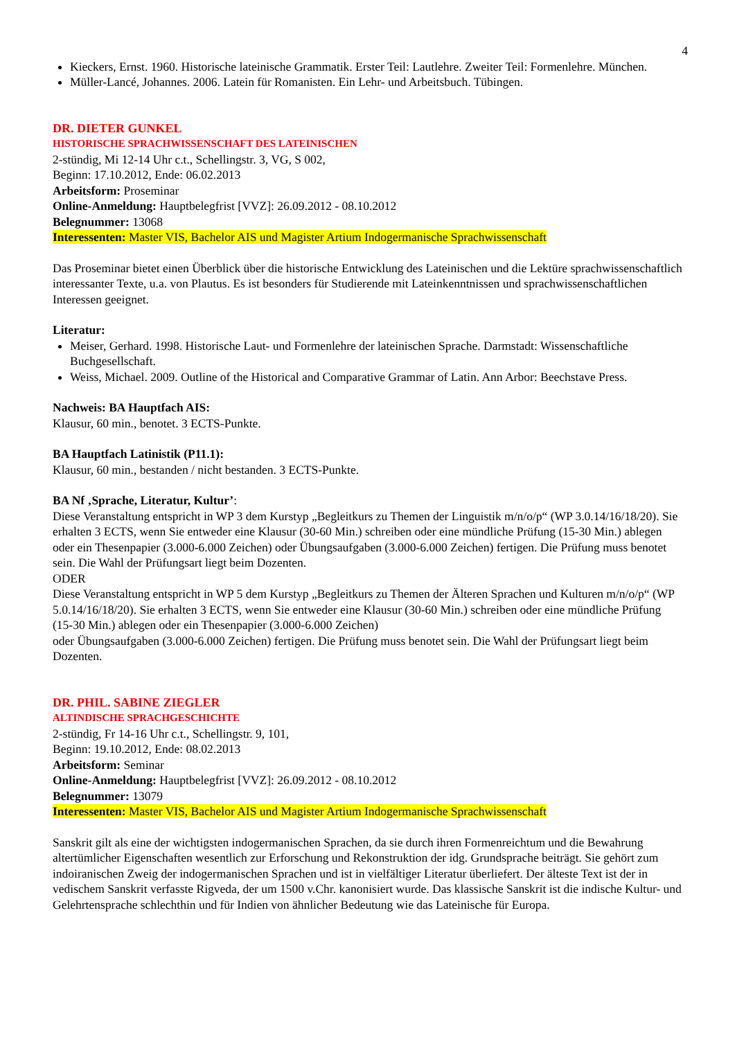4
Kieckers, Ernst. 1960. Historische lateinische Grammatik. Erster Teil: Lautlehre. Zweiter Teil: Formenlehre. München.
Müller-Lancé, Johannes. 2006. Latein für Romanisten. Ein Lehr- und Arbeitsbuch. Tübingen.
DR. DIETER GUNKEL
HISTORISCHE SPRACHWISSENSCHAFT DES LATEINISCHEN
2-stündig, Mi 12-14 Uhr c.t., Schellingstr. 3, VG, S 002,
Beginn: 17.10.2012, Ende: 06.02.2013
Arbeitsform: Proseminar
Online-Anmeldung: Hauptbelegfrist [VVZ]: 26.09.2012 - 08.10.2012
Belegnummer: 13068
Interessenten: Master VIS, Bachelor AIS und Magister Artium Indogermanische Sprachwissenschaft
Das Proseminar bietet einen Überblick über die historische Entwicklung des Lateinischen und die Lektüre sprach­wissenschaftlich interessanter Texte, u.a. von Plautus. Es ist besonders für Studierende mit Lateinkenntnissen und sprachwissenschaftlichen Interessen geeignet.
Literatur:
Meiser, Gerhard. 1998. Historische Laut- und Formenlehre der lateinischen Sprache. Darmstadt: Wissenschaft­liche Buchgesellschaft.
Weiss, Michael. 2009. Outline of the Historical and Comparative Grammar of Latin. Ann Arbor: Beechstave Press.
Nachweis: BA Hauptfach AIS:
Klausur, 60 min., benotet. 3 ECTS-Punkte.
BA Hauptfach Latinistik (P11.1):
Klausur, 60 min., bestanden / nicht bestanden. 3 ECTS-Punkte.
BA Nf ‚Sprache, Literatur, Kultur’:
Diese Veranstaltung entspricht in WP 3 dem Kurstyp „Begleitkurs zu Themen der Linguistik m/n/o/p“ (WP 3.0.14/16/18/20). Sie erhalten 3 ECTS, wenn Sie entweder eine Klausur (30-60 Min.) schreiben oder eine mündli­che Prüfung (15-30 Min.) ablegen oder ein Thesenpapier (3.000-6.000 Zeichen) oder Übungsaufgaben (3.000-6.000 Zeichen) fertigen. Die Prüfung muss benotet sein. Die Wahl der Prüfungsart liegt beim Dozenten.
ODER
Diese Veranstaltung entspricht in WP 5 dem Kurstyp „Begleitkurs zu Themen der Älteren Sprachen und Kulturen m/n/o/p“ (WP 5.0.14/16/18/20). Sie erhalten 3 ECTS, wenn Sie entweder eine Klausur (30-60 Min.) schreiben oder eine mündliche Prüfung (15-30 Min.) ablegen oder ein Thesenpapier (3.000-6.000 Zeichen)
oder Übungsaufgaben (3.000-6.000 Zeichen) fertigen. Die Prüfung muss benotet sein. Die Wahl der Prüfungsart liegt beim Dozenten.
DR. PHIL. SABINE ZIEGLER
ALTINDISCHE SPRACHGESCHICHTE
2-stündig, Fr 14-16 Uhr c.t., Schellingstr. 9, 101,
Beginn: 19.10.2012, Ende: 08.02.2013
Arbeitsform: Seminar
Online-Anmeldung: Hauptbelegfrist [VVZ]: 26.09.2012 - 08.10.2012
Belegnummer: 13079
Interessenten: Master VIS, Bachelor AIS und Magister Artium Indogermanische Sprachwissenschaft
Sanskrit gilt als eine der wichtigsten indogermanischen Sprachen, da sie durch ihren Formenreichtum und die Be­wahrung altertümlicher Eigenschaften wesentlich zur Erforschung und Rekonstruktion der idg. Grundsprache bei­trägt. Sie gehört zum indoiranischen Zweig der indogermanischen Sprachen und ist in vielfältiger Literatur überlie­fert. Der älteste Text ist der in vedischem Sanskrit verfasste Rigveda, der um 1500 v.Chr. kanonisiert wurde. Das klassische Sanskrit ist die indische Kultur- und Gelehrtensprache schlechthin und für Indien von ähnlicher Bedeu­tung wie das Lateinische für Europa.